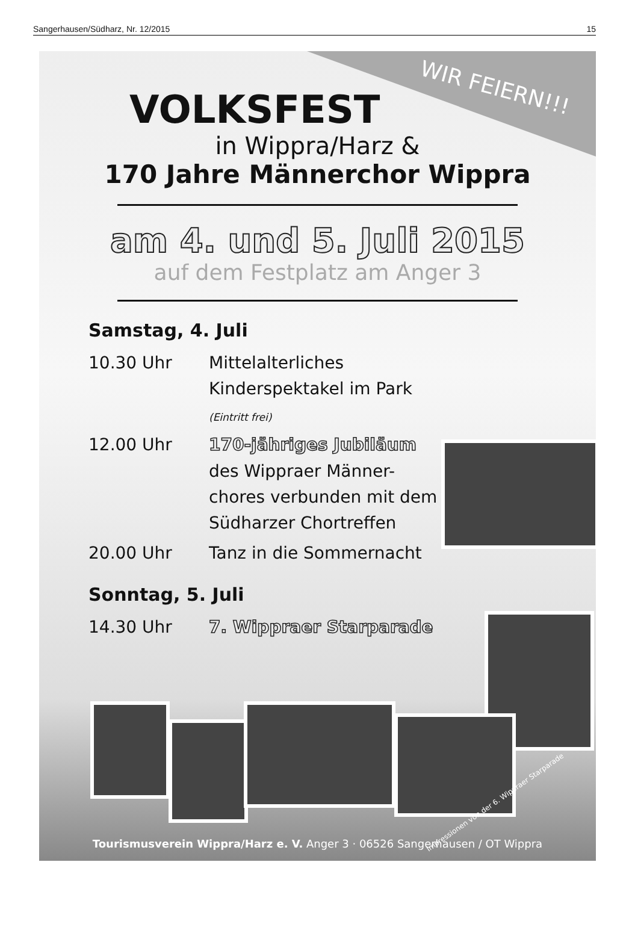Sangerhausen/Südharz, Nr. 12/2015 15
WIR FEIERN!!!
VOLKSFEST
in Wippra/Harz &
170 Jahre Männerchor Wippra
am 4. und 5. Juli 2015
auf dem Festplatz am Anger 3
Samstag, 4. Juli
10.30 Uhr Mittelalterliches Kinderspektakel im Park (Eintritt frei)
12.00 Uhr 170-jähriges Jubiläum
des Wippraer Männer-chores verbunden mit dem Südharzer Chortreffen
20.00 Uhr Tanz in die Sommernacht
Sonntag, 5. Juli
14.30 Uhr 7. Wippraer Starparade
Impressionen von der 6. Wippraer Starparade
Tourismusverein Wippra/Harz e. V. Anger 3 · 06526 Sangerhausen / OT Wippra